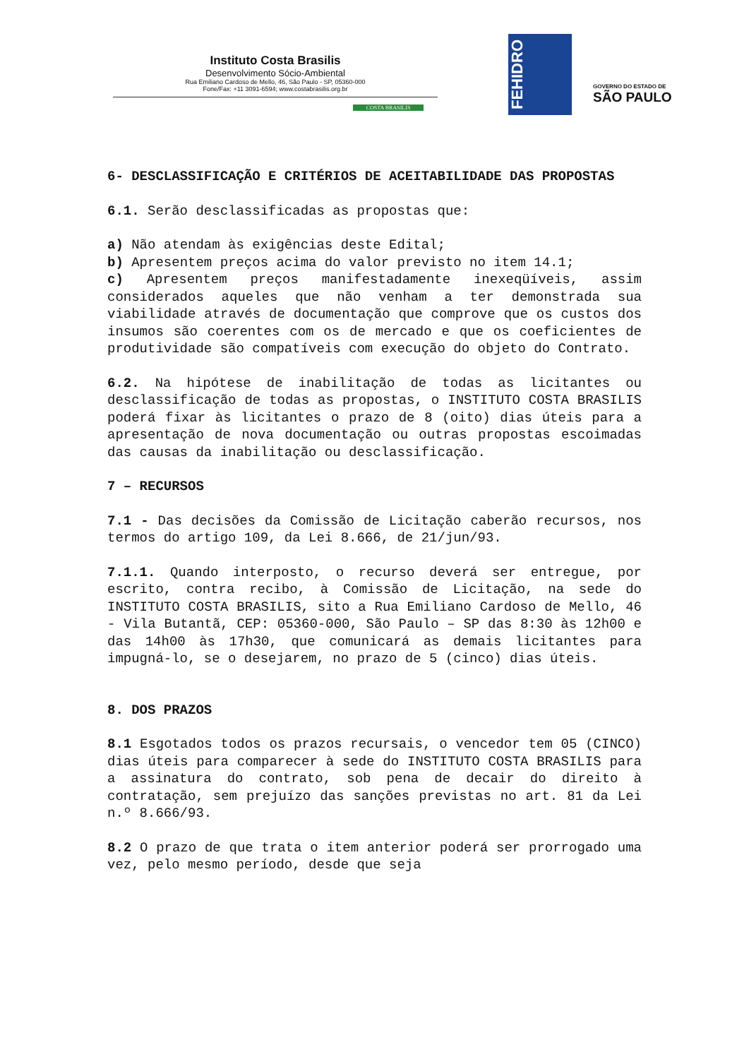Instituto Costa Brasilis
Desenvolvimento Sócio-Ambiental
Rua Emiliano Cardoso de Mello, 46, São Paulo - SP, 05360-000
Fone/Fax: +11 3091-6594; www.costabrasilis.org.br
COSTA BRASILIS
FEHIDRO
GOVERNO DO ESTADO DE
SÃO PAULO
6- DESCLASSIFICAÇÃO E CRITÉRIOS DE ACEITABILIDADE DAS PROPOSTAS
6.1. Serão desclassificadas as propostas que:
a) Não atendam às exigências deste Edital;
b) Apresentem preços acima do valor previsto no item 14.1;
c) Apresentem preços manifestadamente inexeqüíveis, assim considerados aqueles que não venham a ter demonstrada sua viabilidade através de documentação que comprove que os custos dos insumos são coerentes com os de mercado e que os coeficientes de produtividade são compatíveis com execução do objeto do Contrato.
6.2. Na hipótese de inabilitação de todas as licitantes ou desclassificação de todas as propostas, o INSTITUTO COSTA BRASILIS poderá fixar às licitantes o prazo de 8 (oito) dias úteis para a apresentação de nova documentação ou outras propostas escoimadas das causas da inabilitação ou desclassificação.
7 – RECURSOS
7.1 - Das decisões da Comissão de Licitação caberão recursos, nos termos do artigo 109, da Lei 8.666, de 21/jun/93.
7.1.1. Quando interposto, o recurso deverá ser entregue, por escrito, contra recibo, à Comissão de Licitação, na sede do INSTITUTO COSTA BRASILIS, sito a Rua Emiliano Cardoso de Mello, 46 - Vila Butantã, CEP: 05360-000, São Paulo – SP das 8:30 às 12h00 e das 14h00 às 17h30, que comunicará as demais licitantes para impugná-lo, se o desejarem, no prazo de 5 (cinco) dias úteis.
8. DOS PRAZOS
8.1 Esgotados todos os prazos recursais, o vencedor tem 05 (CINCO) dias úteis para comparecer à sede do INSTITUTO COSTA BRASILIS para a assinatura do contrato, sob pena de decair do direito à contratação, sem prejuízo das sanções previstas no art. 81 da Lei n.º 8.666/93.
8.2 O prazo de que trata o item anterior poderá ser prorrogado uma vez, pelo mesmo período, desde que seja